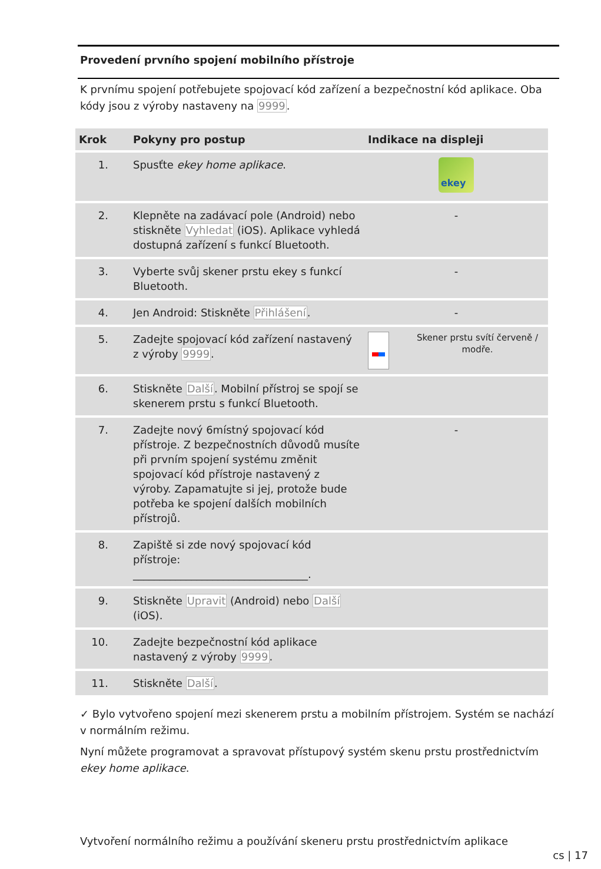Provedení prvního spojení mobilního přístroje
K prvnímu spojení potřebujete spojovací kód zařízení a bezpečnostní kód aplikace. Oba kódy jsou z výroby nastaveny na 9999.
| Krok | Pokyny pro postup | Indikace na displeji |
| --- | --- | --- |
| 1. | Spusťte ekey home aplikace . | ekey |
| 2. | Klepněte na zadávací pole (Android) nebo stiskněte Vyhledat (iOS). Aplikace vyhledá dostupná zařízení s funkcí Bluetooth. | - |
| 3. | Vyberte svůj skener prstu ekey s funkcí Bluetooth. | - |
| 4. | Jen Android: Stiskněte Přihlášení . | - |
| 5. | Zadejte spojovací kód zařízení nastavený z výroby 9999 . | Skener prstu svítí červeně / modře. |
| 6. | Stiskněte Další . Mobilní přístroj se spojí se skenerem prstu s funkcí Bluetooth. | |
| 7. | Zadejte nový 6místný spojovací kód přístroje. Z bezpečnostních důvodů musíte při prvním spojení systému změnit spojovací kód přístroje nastavený z výroby. Zapamatujte si jej, protože bude potřeba ke spojení dalších mobilních přístrojů. | - |
| 8. | Zapiště si zde nový spojovací kód přístroje: _________________________________. | |
| 9. | Stiskněte Upravit (Android) nebo Další (iOS). | |
| 10. | Zadejte bezpečnostní kód aplikace nastavený z výroby 9999 . | |
| 11. | Stiskněte Další . | |
✓ Bylo vytvořeno spojení mezi skenerem prstu a mobilním přístrojem. Systém se nachází v normálním režimu.
Nyní můžete programovat a spravovat přístupový systém skenu prstu prostřednictvím ekey home aplikace.
Vytvoření normálního režimu a používání skeneru prstu prostřednictvím aplikace
cs | 17